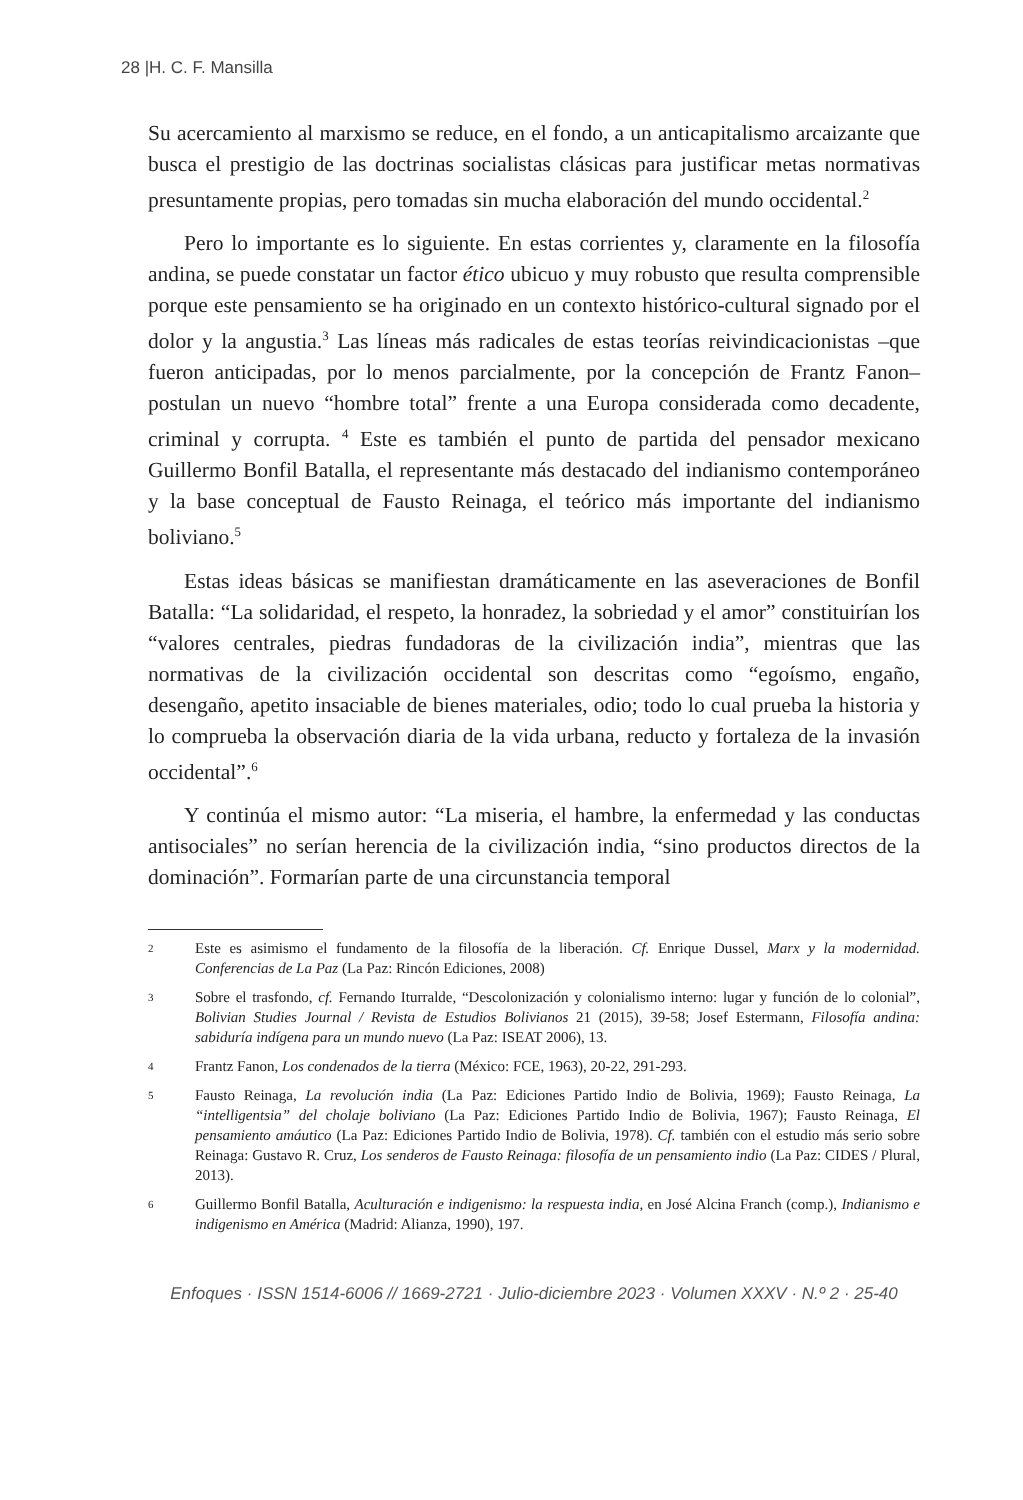28 |H. C. F. Mansilla
Su acercamiento al marxismo se reduce, en el fondo, a un anticapitalismo arcaizante que busca el prestigio de las doctrinas socialistas clásicas para justificar metas normativas presuntamente propias, pero tomadas sin mucha elaboración del mundo occidental.<sup>2</sup>
Pero lo importante es lo siguiente. En estas corrientes y, claramente en la filosofía andina, se puede constatar un factor ético ubicuo y muy robusto que resulta comprensible porque este pensamiento se ha originado en un contexto histórico-cultural signado por el dolor y la angustia.<sup>3</sup> Las líneas más radicales de estas teorías reivindicacionistas –que fueron anticipadas, por lo menos parcialmente, por la concepción de Frantz Fanon– postulan un nuevo “hombre total” frente a una Europa considerada como decadente, criminal y corrupta. <sup>4</sup> Este es también el punto de partida del pensador mexicano Guillermo Bonfil Batalla, el representante más destacado del indianismo contemporáneo y la base conceptual de Fausto Reinaga, el teórico más importante del indianismo boliviano.<sup>5</sup>
Estas ideas básicas se manifiestan dramáticamente en las aseveraciones de Bonfil Batalla: “La solidaridad, el respeto, la honradez, la sobriedad y el amor” constituirían los “valores centrales, piedras fundadoras de la civilización india”, mientras que las normativas de la civilización occidental son descritas como “egoísmo, engaño, desengaño, apetito insaciable de bienes materiales, odio; todo lo cual prueba la historia y lo comprueba la observación diaria de la vida urbana, reducto y fortaleza de la invasión occidental”.<sup>6</sup>
Y continúa el mismo autor: “La miseria, el hambre, la enfermedad y las conductas antisociales” no serían herencia de la civilización india, “sino productos directos de la dominación”. Formarían parte de una circunstancia temporal
2 Este es asimismo el fundamento de la filosofía de la liberación. Cf. Enrique Dussel, Marx y la modernidad. Conferencias de La Paz (La Paz: Rincón Ediciones, 2008)
3 Sobre el trasfondo, cf. Fernando Iturralde, “Descolonización y colonialismo interno: lugar y función de lo colonial”, Bolivian Studies Journal / Revista de Estudios Bolivianos 21 (2015), 39-58; Josef Estermann, Filosofía andina: sabiduría indígena para un mundo nuevo (La Paz: ISEAT 2006), 13.
4 Frantz Fanon, Los condenados de la tierra (México: FCE, 1963), 20-22, 291-293.
5 Fausto Reinaga, La revolución india (La Paz: Ediciones Partido Indio de Bolivia, 1969); Fausto Reinaga, La “intelligentsia” del cholaje boliviano (La Paz: Ediciones Partido Indio de Bolivia, 1967); Fausto Reinaga, El pensamiento amáutico (La Paz: Ediciones Partido Indio de Bolivia, 1978). Cf. también con el estudio más serio sobre Reinaga: Gustavo R. Cruz, Los senderos de Fausto Reinaga: filosofía de un pensamiento indio (La Paz: CIDES / Plural, 2013).
6 Guillermo Bonfil Batalla, Aculturación e indigenismo: la respuesta india, en José Alcina Franch (comp.), Indianismo e indigenismo en América (Madrid: Alianza, 1990), 197.
Enfoques · ISSN 1514-6006 // 1669-2721 · Julio-diciembre 2023 · Volumen XXXV · N.º 2 · 25-40